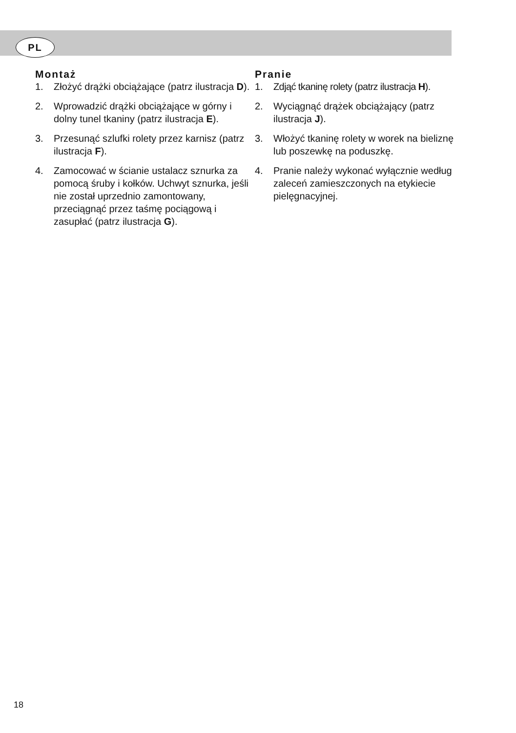PL
Montaż
1. Złożyć drążki obciążające (patrz ilustracja D).
2. Wprowadzić drążki obciążające w górny i dolny tunel tkaniny (patrz ilustracja E).
3. Przesunąć szlufki rolety przez karnisz (patrz ilustracja F).
4. Zamocować w ścianie ustalacz sznurka za pomocą śruby i kołków. Uchwyt sznurka, jeśli nie został uprzednio zamontowany, przeciągnąć przez taśmę pociągową i zasupłać (patrz ilustracja G).
Pranie
1. Zdjąć tkaninę rolety (patrz ilustracja H).
2. Wyciągnąć drążek obciążający (patrz ilustracja J).
3. Włożyć tkaninę rolety w worek na bieliznę lub poszewkę na poduszkę.
4. Pranie należy wykonać wyłącznie według zaleceń zamieszczonych na etykiecie pielęgnacyjnej.
18